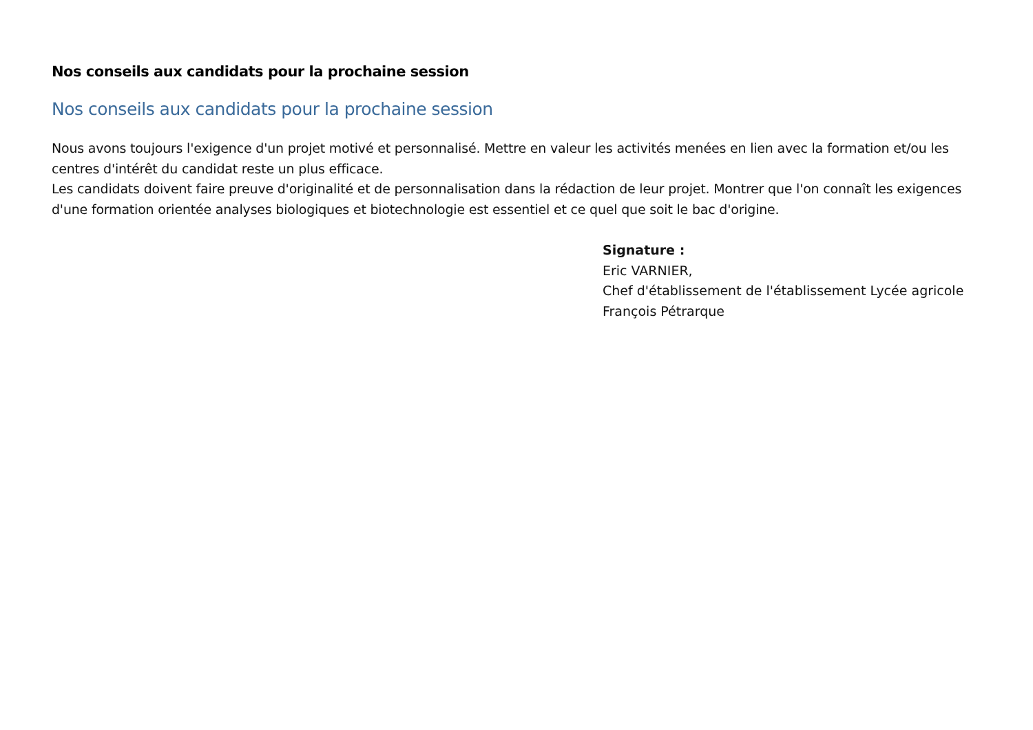Nos conseils aux candidats pour la prochaine session
Nos conseils aux candidats pour la prochaine session
Nous avons toujours l'exigence d'un projet motivé et personnalisé. Mettre en valeur les activités menées en lien avec la formation et/ou les centres d'intérêt du candidat reste un plus efficace.
Les candidats doivent faire preuve d'originalité et de personnalisation dans la rédaction de leur projet. Montrer que l'on connaît les exigences d'une formation orientée analyses biologiques et biotechnologie est essentiel et ce quel que soit le bac d'origine.
Signature :
Eric VARNIER,
Chef d'établissement de l'établissement Lycée agricole François Pétrarque